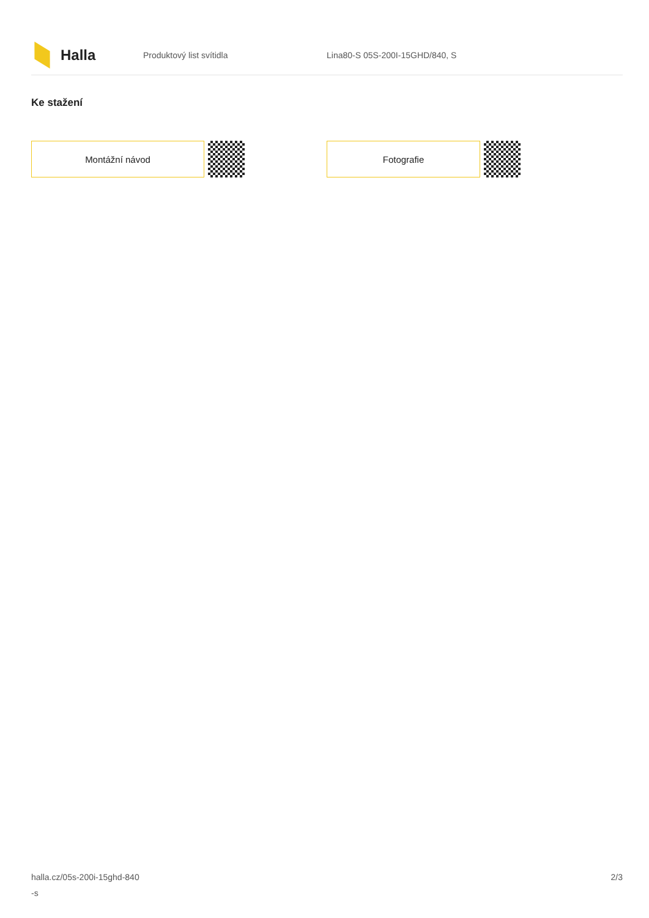Halla
Produktový list svítidla Lina80-S 05S-200I-15GHD/840, S
Ke stažení
Montážní návod Fotografie
halla.cz/05s-200i-15ghd-840
-s
2/3